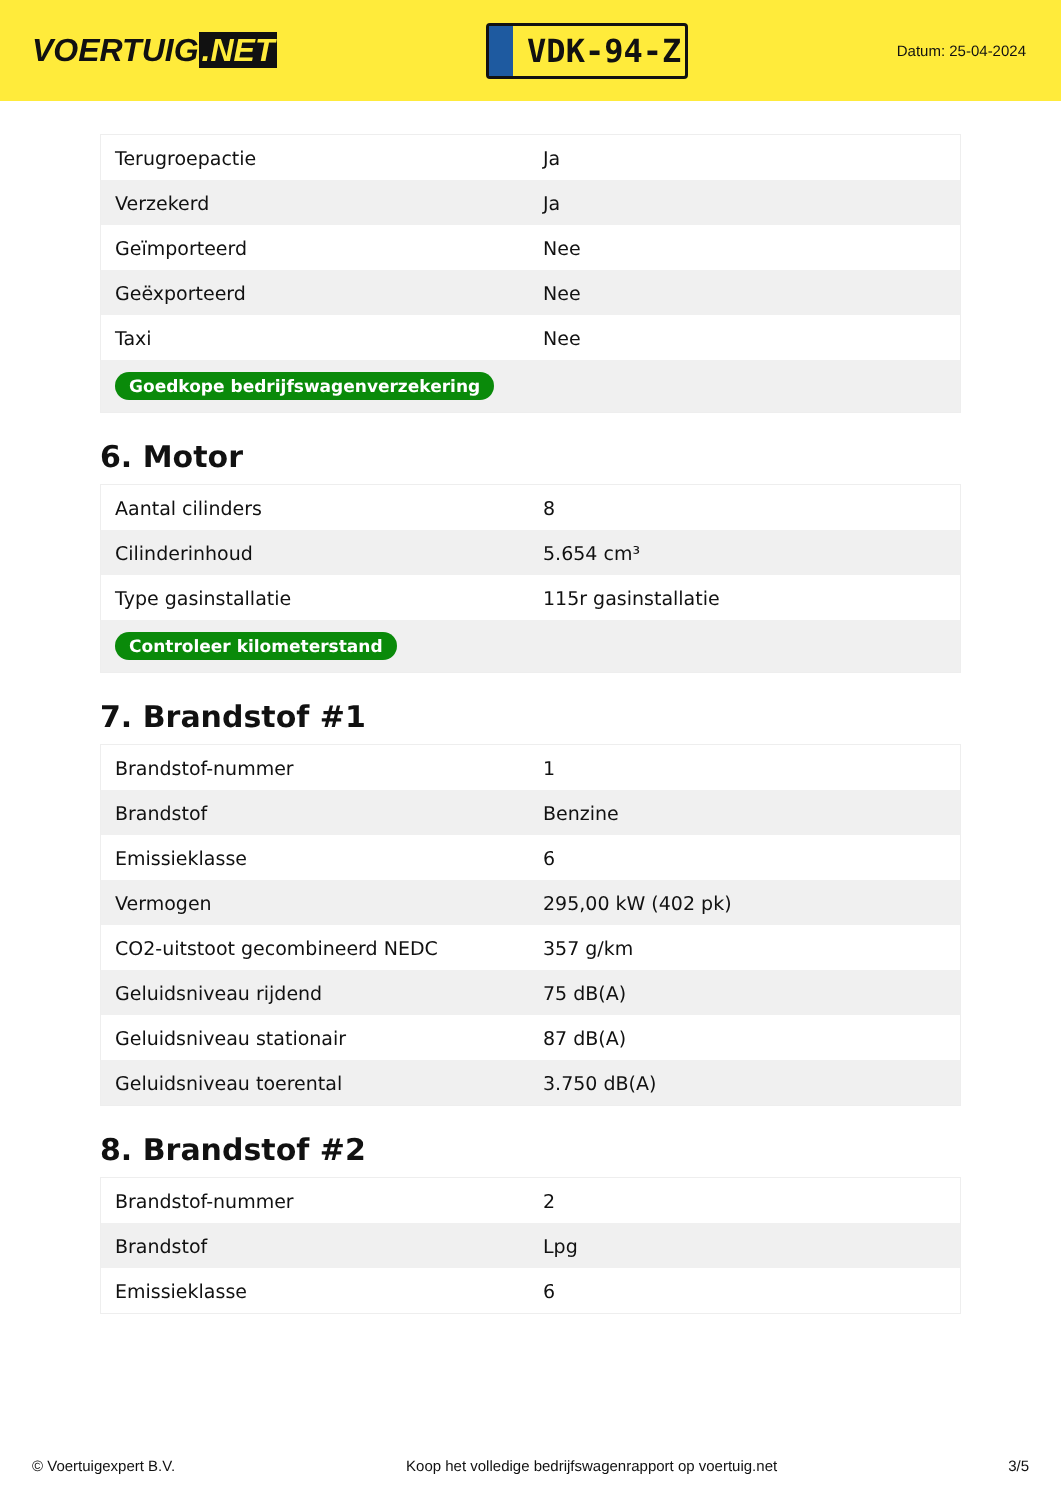VOERTUIG.NET
VDK-94-Z
Datum: 25-04-2024
| Terugroepactie | Ja |
| Verzekerd | Ja |
| Geïmporteerd | Nee |
| Geëxporteerd | Nee |
| Taxi | Nee |
| Goedkope bedrijfswagenverzekering | |
6. Motor
| Aantal cilinders | 8 |
| Cilinderinhoud | 5.654 cm³ |
| Type gasinstallatie | 115r gasinstallatie |
| Controleer kilometerstand | |
7. Brandstof #1
| Brandstof-nummer | 1 |
| Brandstof | Benzine |
| Emissieklasse | 6 |
| Vermogen | 295,00 kW (402 pk) |
| CO2-uitstoot gecombineerd NEDC | 357 g/km |
| Geluidsniveau rijdend | 75 dB(A) |
| Geluidsniveau stationair | 87 dB(A) |
| Geluidsniveau toerental | 3.750 dB(A) |
8. Brandstof #2
| Brandstof-nummer | 2 |
| Brandstof | Lpg |
| Emissieklasse | 6 |
© Voertuigexpert B.V. Koop het volledige bedrijfswagenrapport op voertuig.net 3/5